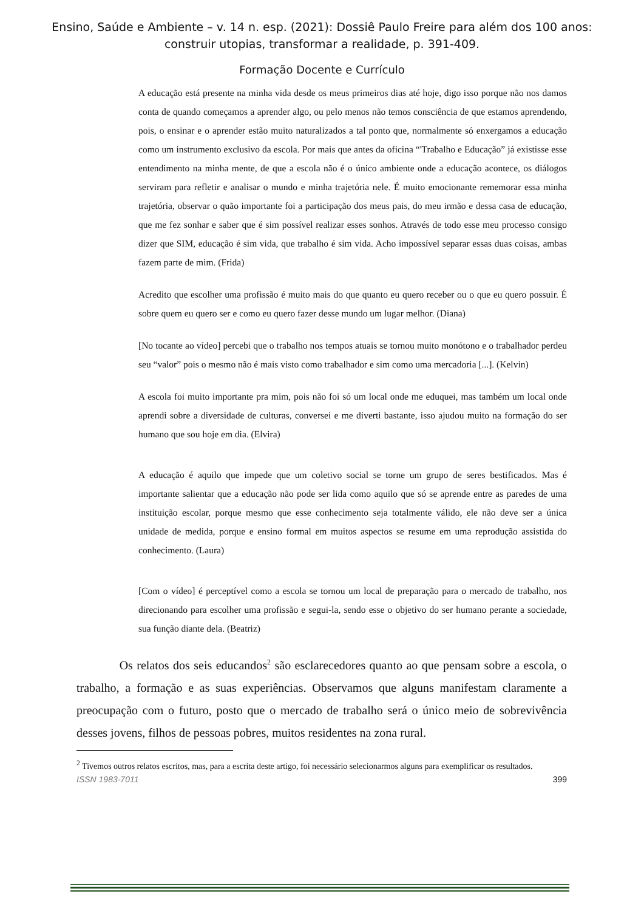Ensino, Saúde e Ambiente – v. 14 n. esp. (2021): Dossiê Paulo Freire para além dos 100 anos:
construir utopias, transformar a realidade, p. 391-409.
Formação Docente e Currículo
A educação está presente na minha vida desde os meus primeiros dias até hoje, digo isso porque não nos damos conta de quando começamos a aprender algo, ou pelo menos não temos consciência de que estamos aprendendo, pois, o ensinar e o aprender estão muito naturalizados a tal ponto que, normalmente só enxergamos a educação como um instrumento exclusivo da escola. Por mais que antes da oficina “'Trabalho e Educação” já existisse esse entendimento na minha mente, de que a escola não é o único ambiente onde a educação acontece, os diálogos serviram para refletir e analisar o mundo e minha trajetória nele. É muito emocionante rememorar essa minha trajetória, observar o quão importante foi a participação dos meus pais, do meu irmão e dessa casa de educação, que me fez sonhar e saber que é sim possível realizar esses sonhos. Através de todo esse meu processo consigo dizer que SIM, educação é sim vida, que trabalho é sim vida. Acho impossível separar essas duas coisas, ambas fazem parte de mim. (Frida)
Acredito que escolher uma profissão é muito mais do que quanto eu quero receber ou o que eu quero possuir. É sobre quem eu quero ser e como eu quero fazer desse mundo um lugar melhor. (Diana)
[No tocante ao vídeo] percebi que o trabalho nos tempos atuais se tornou muito monótono e o trabalhador perdeu seu “valor” pois o mesmo não é mais visto como trabalhador e sim como uma mercadoria [...]. (Kelvin)
A escola foi muito importante pra mim, pois não foi só um local onde me eduquei, mas também um local onde aprendi sobre a diversidade de culturas, conversei e me diverti bastante, isso ajudou muito na formação do ser humano que sou hoje em dia. (Elvira)
A educação é aquilo que impede que um coletivo social se torne um grupo de seres bestificados. Mas é importante salientar que a educação não pode ser lida como aquilo que só se aprende entre as paredes de uma instituição escolar, porque mesmo que esse conhecimento seja totalmente válido, ele não deve ser a única unidade de medida, porque e ensino formal em muitos aspectos se resume em uma reprodução assistida do conhecimento. (Laura)
[Com o vídeo] é perceptível como a escola se tornou um local de preparação para o mercado de trabalho, nos direcionando para escolher uma profissão e segui-la, sendo esse o objetivo do ser humano perante a sociedade, sua função diante dela. (Beatriz)
Os relatos dos seis educandos<sup>2</sup> são esclarecedores quanto ao que pensam sobre a escola, o trabalho, a formação e as suas experiências. Observamos que alguns manifestam claramente a preocupação com o futuro, posto que o mercado de trabalho será o único meio de sobrevivência desses jovens, filhos de pessoas pobres, muitos residentes na zona rural.
<sup>2</sup> Tivemos outros relatos escritos, mas, para a escrita deste artigo, foi necessário selecionarmos alguns para exemplificar os resultados.
ISSN 1983-7011 399